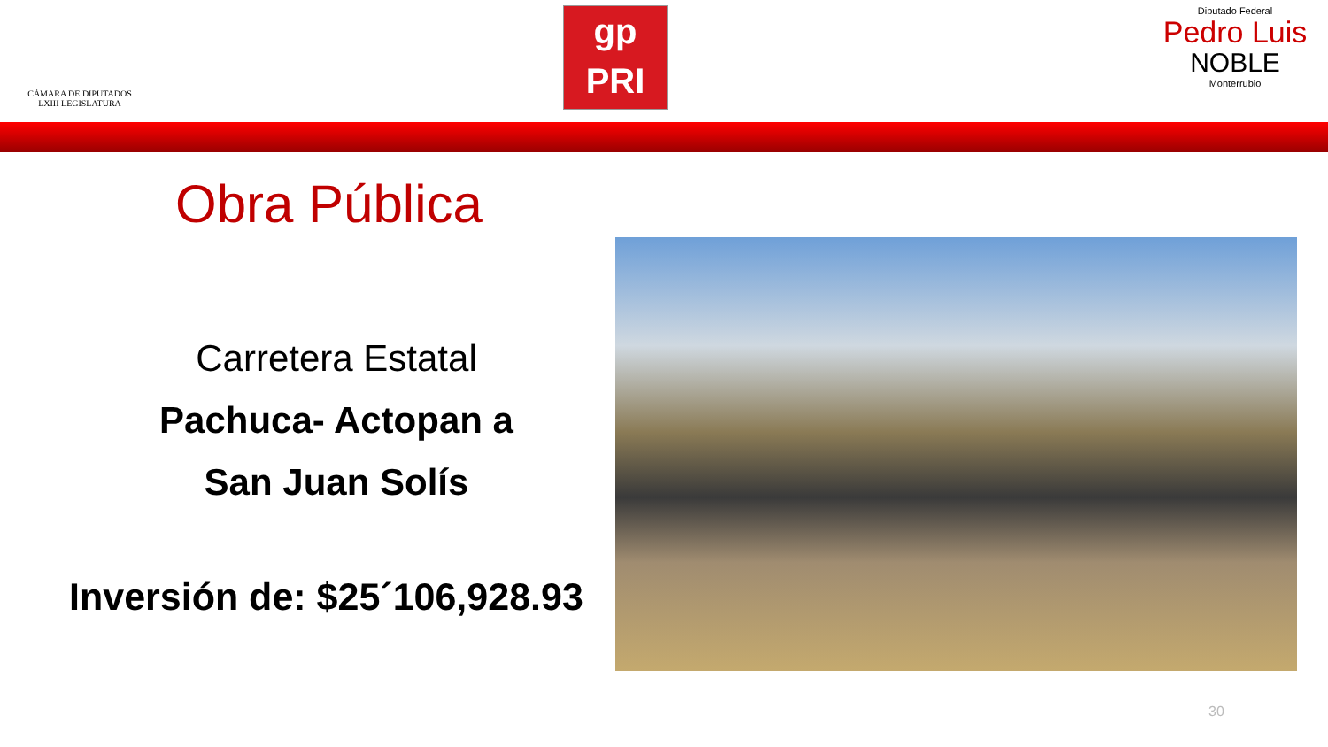CÁMARA DE DIPUTADOS
LXIII LEGISLATURA
gp
PRI
Diputado Federal
Pedro Luis
NOBLE
Monterrubio
Obra Pública
Carretera Estatal
Pachuca- Actopan a
San Juan Solís
Inversión de: $25´106,928.93
30